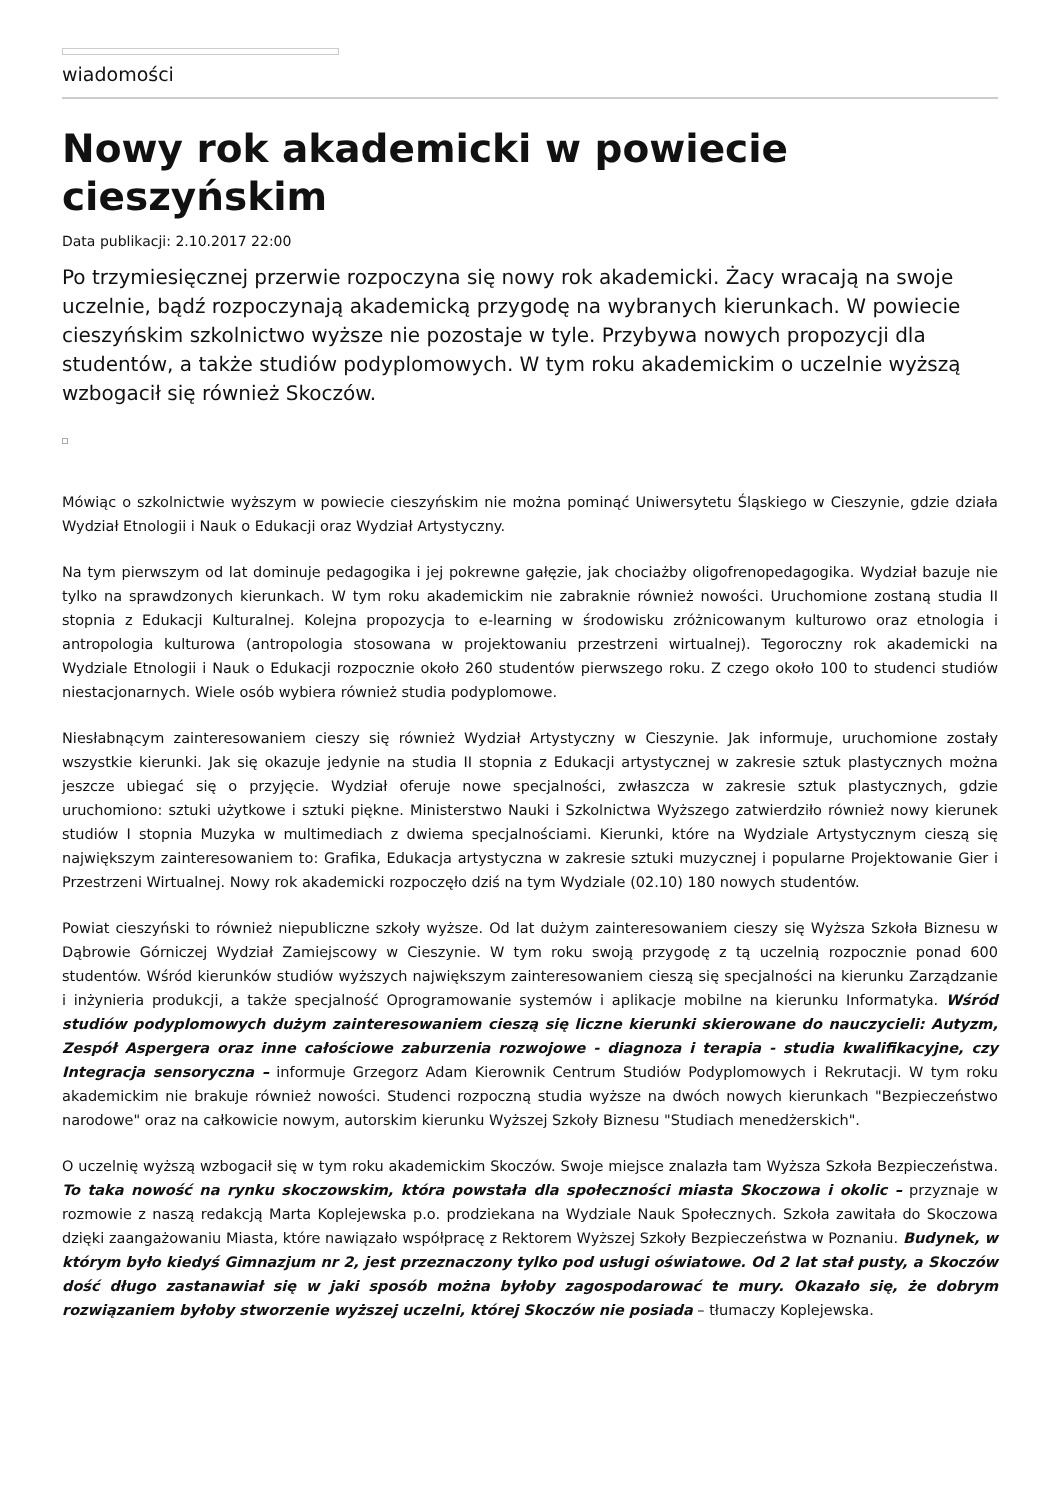wiadomości
Nowy rok akademicki w powiecie cieszyńskim
Data publikacji: 2.10.2017 22:00
Po trzymiesięcznej przerwie rozpoczyna się nowy rok akademicki. Żacy wracają na swoje uczelnie, bądź rozpoczynają akademicką przygodę na wybranych kierunkach. W powiecie cieszyńskim szkolnictwo wyższe nie pozostaje w tyle. Przybywa nowych propozycji dla studentów, a także studiów podyplomowych. W tym roku akademickim o uczelnie wyższą wzbogacił się również Skoczów.
Mówiąc o szkolnictwie wyższym w powiecie cieszyńskim nie można pominąć Uniwersytetu Śląskiego w Cieszynie, gdzie działa Wydział Etnologii i Nauk o Edukacji oraz Wydział Artystyczny.
Na tym pierwszym od lat dominuje pedagogika i jej pokrewne gałęzie, jak chociażby oligofrenopedagogika. Wydział bazuje nie tylko na sprawdzonych kierunkach. W tym roku akademickim nie zabraknie również nowości. Uruchomione zostaną studia II stopnia z Edukacji Kulturalnej. Kolejna propozycja to e-learning w środowisku zróżnicowanym kulturowo oraz etnologia i antropologia kulturowa (antropologia stosowana w projektowaniu przestrzeni wirtualnej). Tegoroczny rok akademicki na Wydziale Etnologii i Nauk o Edukacji rozpocznie około 260 studentów pierwszego roku. Z czego około 100 to studenci studiów niestacjonarnych. Wiele osób wybiera również studia podyplomowe.
Niesłabnącym zainteresowaniem cieszy się również Wydział Artystyczny w Cieszynie. Jak informuje, uruchomione zostały wszystkie kierunki. Jak się okazuje jedynie na studia II stopnia z Edukacji artystycznej w zakresie sztuk plastycznych można jeszcze ubiegać się o przyjęcie. Wydział oferuje nowe specjalności, zwłaszcza w zakresie sztuk plastycznych, gdzie uruchomiono: sztuki użytkowe i sztuki piękne. Ministerstwo Nauki i Szkolnictwa Wyższego zatwierdziło również nowy kierunek studiów I stopnia Muzyka w multimediach z dwiema specjalnościami. Kierunki, które na Wydziale Artystycznym cieszą się największym zainteresowaniem to: Grafika, Edukacja artystyczna w zakresie sztuki muzycznej i popularne Projektowanie Gier i Przestrzeni Wirtualnej. Nowy rok akademicki rozpoczęło dziś na tym Wydziale (02.10) 180 nowych studentów.
Powiat cieszyński to również niepubliczne szkoły wyższe. Od lat dużym zainteresowaniem cieszy się Wyższa Szkoła Biznesu w Dąbrowie Górniczej Wydział Zamiejscowy w Cieszynie. W tym roku swoją przygodę z tą uczelnią rozpocznie ponad 600 studentów. Wśród kierunków studiów wyższych największym zainteresowaniem cieszą się specjalności na kierunku Zarządzanie i inżynieria produkcji, a także specjalność Oprogramowanie systemów i aplikacje mobilne na kierunku Informatyka. Wśród studiów podyplomowych dużym zainteresowaniem cieszą się liczne kierunki skierowane do nauczycieli: Autyzm, Zespół Aspergera oraz inne całościowe zaburzenia rozwojowe - diagnoza i terapia - studia kwalifikacyjne, czy Integracja sensoryczna – informuje Grzegorz Adam Kierownik Centrum Studiów Podyplomowych i Rekrutacji. W tym roku akademickim nie brakuje również nowości. Studenci rozpoczną studia wyższe na dwóch nowych kierunkach "Bezpieczeństwo narodowe" oraz na całkowicie nowym, autorskim kierunku Wyższej Szkoły Biznesu "Studiach menedżerskich".
O uczelnię wyższą wzbogacił się w tym roku akademickim Skoczów. Swoje miejsce znalazła tam Wyższa Szkoła Bezpieczeństwa. To taka nowość na rynku skoczowskim, która powstała dla społeczności miasta Skoczowa i okolic – przyznaje w rozmowie z naszą redakcją Marta Koplejewska p.o. prodziekana na Wydziale Nauk Społecznych. Szkoła zawitała do Skoczowa dzięki zaangażowaniu Miasta, które nawiązało współpracę z Rektorem Wyższej Szkoły Bezpieczeństwa w Poznaniu. Budynek, w którym było kiedyś Gimnazjum nr 2, jest przeznaczony tylko pod usługi oświatowe. Od 2 lat stał pusty, a Skoczów dość długo zastanawiał się w jaki sposób można byłoby zagospodarować te mury. Okazało się, że dobrym rozwiązaniem byłoby stworzenie wyższej uczelni, której Skoczów nie posiada – tłumaczy Koplejewska.